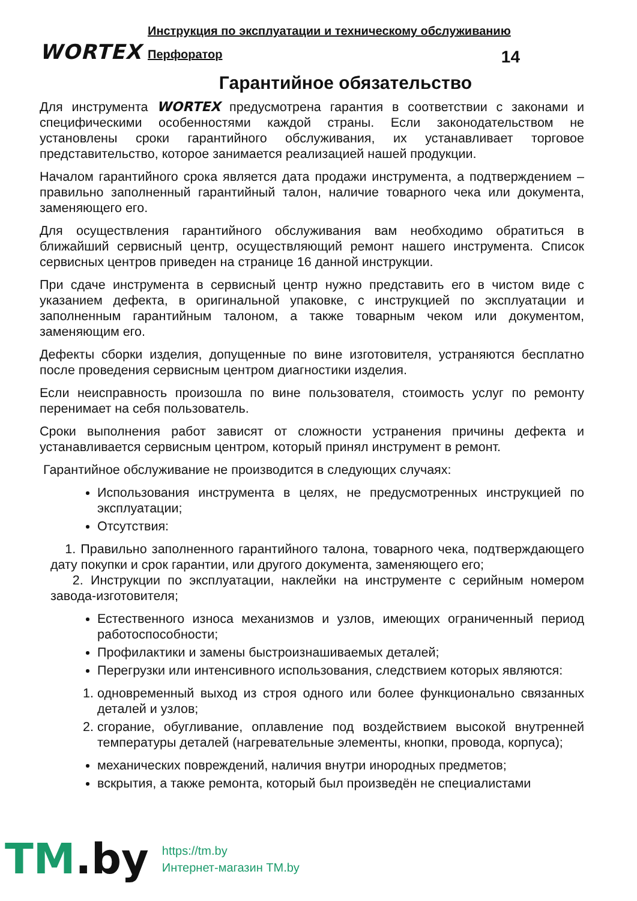WORTEX
Инструкция по эксплуатации и техническому обслуживанию
Перфоратор 14
Гарантийное обязательство
Для инструмента WORTEX предусмотрена гарантия в соответствии с законами и специфическими особенностями каждой страны. Если законодательством не установлены сроки гарантийного обслуживания, их устанавливает торговое представительство, которое занимается реализацией нашей продукции.
Началом гарантийного срока является дата продажи инструмента, а подтверждением – правильно заполненный гарантийный талон, наличие товарного чека или документа, заменяющего его.
Для осуществления гарантийного обслуживания вам необходимо обратиться в ближайший сервисный центр, осуществляющий ремонт нашего инструмента. Список сервисных центров приведен на странице 16 данной инструкции.
При сдаче инструмента в сервисный центр нужно представить его в чистом виде с указанием дефекта, в оригинальной упаковке, с инструкцией по эксплуатации и заполненным гарантийным талоном, а также товарным чеком или документом, заменяющим его.
Дефекты сборки изделия, допущенные по вине изготовителя, устраняются бесплатно после проведения сервисным центром диагностики изделия.
Если неисправность произошла по вине пользователя, стоимость услуг по ремонту перенимает на себя пользователь.
Сроки выполнения работ зависят от сложности устранения причины дефекта и устанавливается сервисным центром, который принял инструмент в ремонт.
Гарантийное обслуживание не производится в следующих случаях:
Использования инструмента в целях, не предусмотренных инструкцией по эксплуатации;
Отсутствия:
1. Правильно заполненного гарантийного талона, товарного чека, подтверждающего дату покупки и срок гарантии, или другого документа, заменяющего его;
2. Инструкции по эксплуатации, наклейки на инструменте с серийным номером завода-изготовителя;
Естественного износа механизмов и узлов, имеющих ограниченный период работоспособности;
Профилактики и замены быстроизнашиваемых деталей;
Перегрузки или интенсивного использования, следствием которых являются:
1. одновременный выход из строя одного или более функционально связанных деталей и узлов;
2. сгорание, обугливание, оплавление под воздействием высокой внутренней температуры деталей (нагревательные элементы, кнопки, провода, корпуса);
механических повреждений, наличия внутри инородных предметов;
вскрытия, а также ремонта, который был произведён не специалистами
TM.by
https://tm.by
Интернет-магазин TM.by